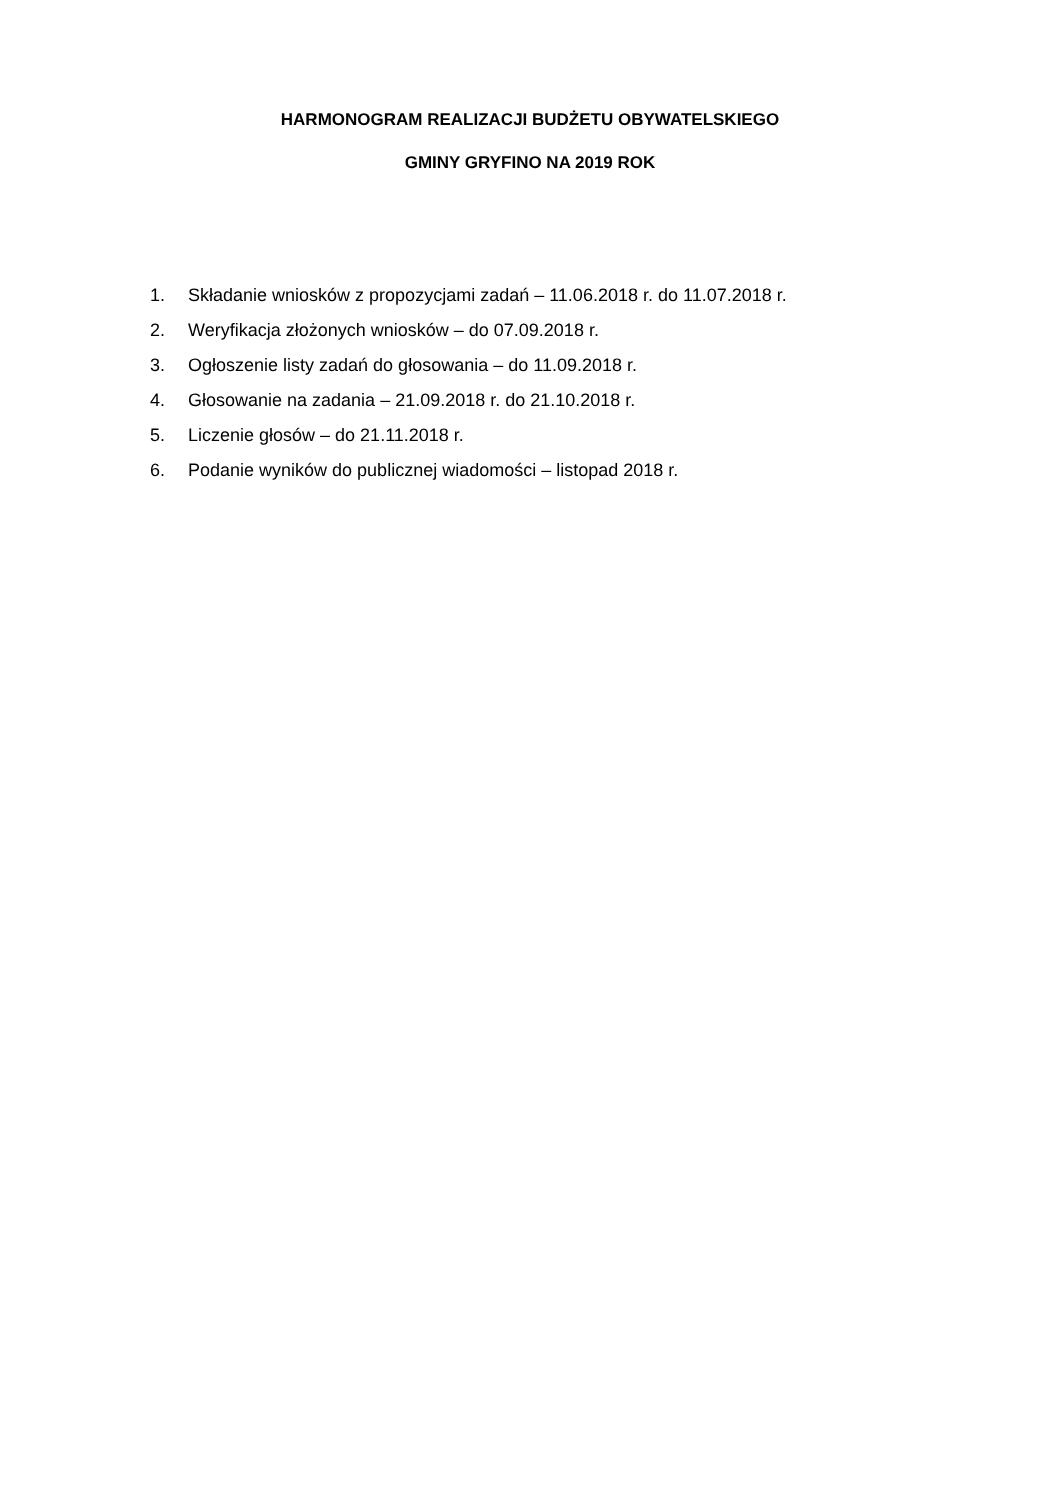HARMONOGRAM REALIZACJI BUDŻETU OBYWATELSKIEGO
GMINY GRYFINO NA 2019 ROK
1. Składanie wniosków z propozycjami zadań – 11.06.2018 r. do 11.07.2018 r.
2. Weryfikacja złożonych wniosków – do 07.09.2018 r.
3. Ogłoszenie listy zadań do głosowania – do 11.09.2018 r.
4. Głosowanie na zadania – 21.09.2018 r. do 21.10.2018 r.
5. Liczenie głosów – do 21.11.2018 r.
6. Podanie wyników do publicznej wiadomości – listopad 2018 r.